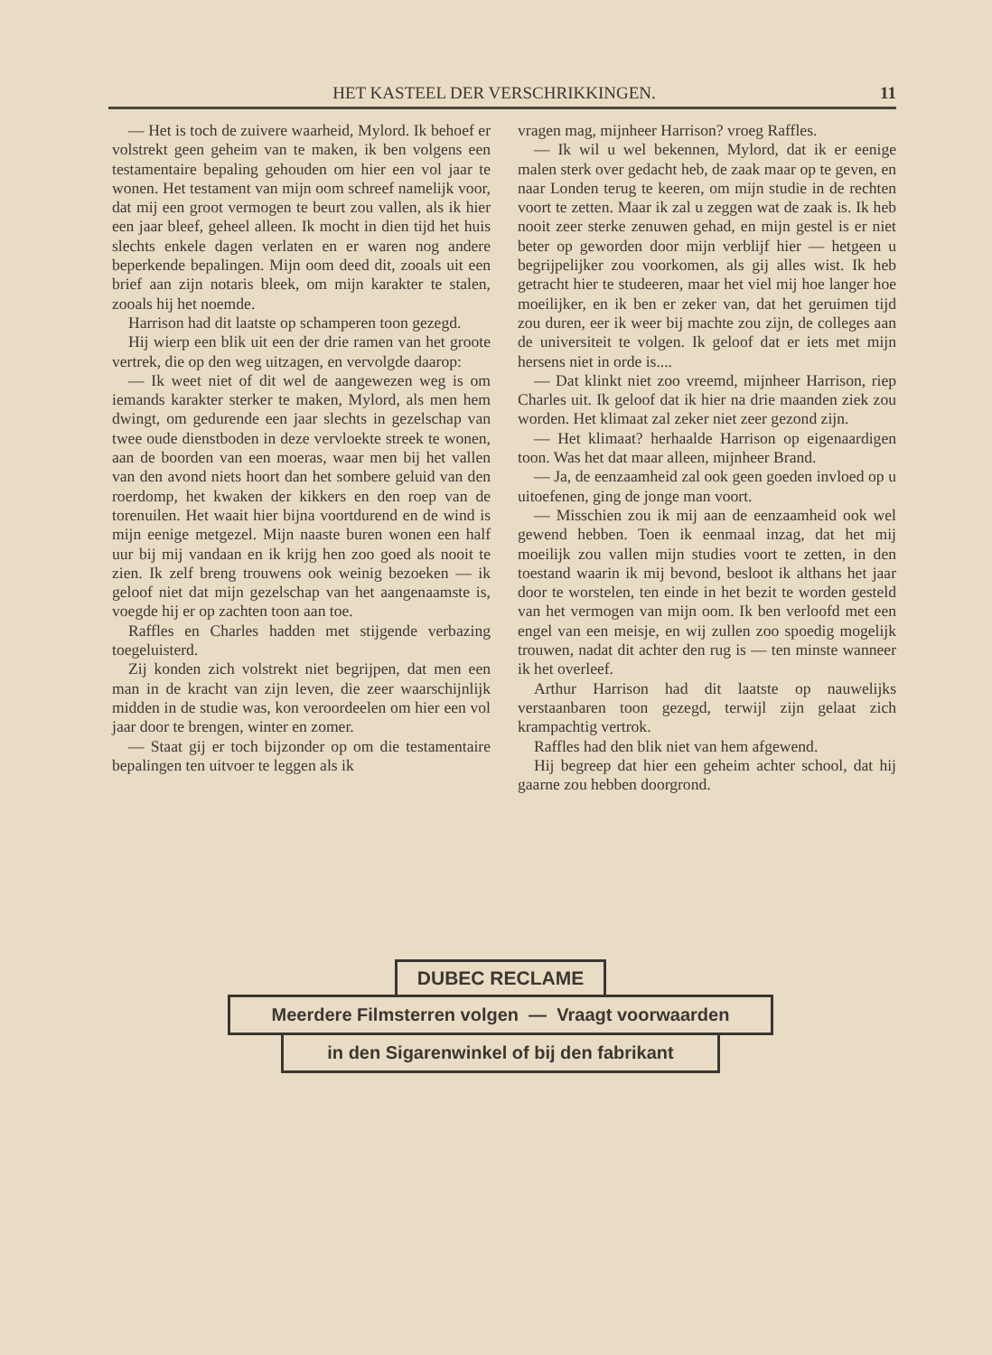HET KASTEEL DER VERSCHRIKKINGEN. 11
— Het is toch de zuivere waarheid, Mylord. Ik behoef er volstrekt geen geheim van te maken, ik ben volgens een testamentaire bepaling gehouden om hier een vol jaar te wonen. Het testament van mijn oom schreef namelijk voor, dat mij een groot vermogen te beurt zou vallen, als ik hier een jaar bleef, geheel alleen. Ik mocht in dien tijd het huis slechts enkele dagen verlaten en er waren nog andere beperkende bepalingen. Mijn oom deed dit, zooals uit een brief aan zijn notaris bleek, om mijn karakter te stalen, zooals hij het noemde.
Harrison had dit laatste op schamperen toon gezegd.
Hij wierp een blik uit een der drie ramen van het groote vertrek, die op den weg uitzagen, en vervolgde daarop:
— Ik weet niet of dit wel de aangewezen weg is om iemands karakter sterker te maken, Mylord, als men hem dwingt, om gedurende een jaar slechts in gezelschap van twee oude dienstboden in deze vervloekte streek te wonen, aan de boorden van een moeras, waar men bij het vallen van den avond niets hoort dan het sombere geluid van den roerdomp, het kwaken der kikkers en den roep van de torenuilen. Het waait hier bijna voortdurend en de wind is mijn eenige metgezel. Mijn naaste buren wonen een half uur bij mij vandaan en ik krijg hen zoo goed als nooit te zien. Ik zelf breng trouwens ook weinig bezoeken — ik geloof niet dat mijn gezelschap van het aangenaamste is, voegde hij er op zachten toon aan toe.
Raffles en Charles hadden met stijgende verbazing toegeluisterd.
Zij konden zich volstrekt niet begrijpen, dat men een man in de kracht van zijn leven, die zeer waarschijnlijk midden in de studie was, kon veroordeelen om hier een vol jaar door te brengen, winter en zomer.
— Staat gij er toch bijzonder op om die testamentaire bepalingen ten uitvoer te leggen als ik
vragen mag, mijnheer Harrison? vroeg Raffles.
— Ik wil u wel bekennen, Mylord, dat ik er eenige malen sterk over gedacht heb, de zaak maar op te geven, en naar Londen terug te keeren, om mijn studie in de rechten voort te zetten. Maar ik zal u zeggen wat de zaak is. Ik heb nooit zeer sterke zenuwen gehad, en mijn gestel is er niet beter op geworden door mijn verblijf hier — hetgeen u begrijpelijker zou voorkomen, als gij alles wist. Ik heb getracht hier te studeeren, maar het viel mij hoe langer hoe moeilijker, en ik ben er zeker van, dat het geruimen tijd zou duren, eer ik weer bij machte zou zijn, de colleges aan de universiteit te volgen. Ik geloof dat er iets met mijn hersens niet in orde is....
— Dat klinkt niet zoo vreemd, mijnheer Harrison, riep Charles uit. Ik geloof dat ik hier na drie maanden ziek zou worden. Het klimaat zal zeker niet zeer gezond zijn.
— Het klimaat? herhaalde Harrison op eigenaardigen toon. Was het dat maar alleen, mijnheer Brand.
— Ja, de eenzaamheid zal ook geen goeden invloed op u uitoefenen, ging de jonge man voort.
— Misschien zou ik mij aan de eenzaamheid ook wel gewend hebben. Toen ik eenmaal inzag, dat het mij moeilijk zou vallen mijn studies voort te zetten, in den toestand waarin ik mij bevond, besloot ik althans het jaar door te worstelen, ten einde in het bezit te worden gesteld van het vermogen van mijn oom. Ik ben verloofd met een engel van een meisje, en wij zullen zoo spoedig mogelijk trouwen, nadat dit achter den rug is — ten minste wanneer ik het overleef.
Arthur Harrison had dit laatste op nauwelijks verstaanbaren toon gezegd, terwijl zijn gelaat zich krampachtig vertrok.
Raffles had den blik niet van hem afgewend.
Hij begreep dat hier een geheim achter school, dat hij gaarne zou hebben doorgrond.
DUBEC RECLAME
Meerdere Filmsterren volgen — Vraagt voorwaarden
in den Sigarenwinkel of bij den fabrikant